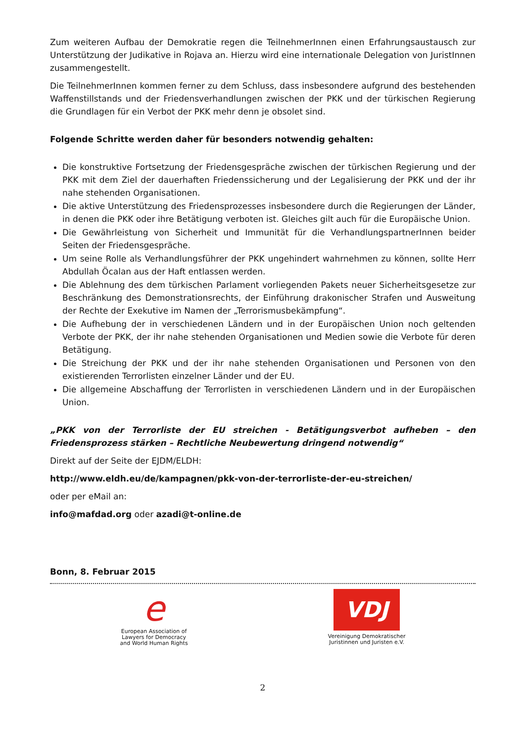Zum weiteren Aufbau der Demokratie regen die TeilnehmerInnen einen Erfahrungsaustausch zur Unterstützung der Judikative in Rojava an. Hierzu wird eine internationale Delegation von JuristInnen zusammengestellt.
Die TeilnehmerInnen kommen ferner zu dem Schluss, dass insbesondere aufgrund des bestehenden Waffenstillstands und der Friedensverhandlungen zwischen der PKK und der türkischen Regierung die Grundlagen für ein Verbot der PKK mehr denn je obsolet sind.
Folgende Schritte werden daher für besonders notwendig gehalten:
Die konstruktive Fortsetzung der Friedensgespräche zwischen der türkischen Regierung und der PKK mit dem Ziel der dauerhaften Friedenssicherung und der Legalisierung der PKK und der ihr nahe stehenden Organisationen.
Die aktive Unterstützung des Friedensprozesses insbesondere durch die Regierungen der Länder, in denen die PKK oder ihre Betätigung verboten ist. Gleiches gilt auch für die Europäische Union.
Die Gewährleistung von Sicherheit und Immunität für die VerhandlungspartnerInnen beider Seiten der Friedensgespräche.
Um seine Rolle als Verhandlungsführer der PKK ungehindert wahrnehmen zu können, sollte Herr Abdullah Öcalan aus der Haft entlassen werden.
Die Ablehnung des dem türkischen Parlament vorliegenden Pakets neuer Sicherheitsgesetze zur Beschränkung des Demonstrationsrechts, der Einführung drakonischer Strafen und Ausweitung der Rechte der Exekutive im Namen der „Terrorismusbekämpfung“.
Die Aufhebung der in verschiedenen Ländern und in der Europäischen Union noch geltenden Verbote der PKK, der ihr nahe stehenden Organisationen und Medien sowie die Verbote für deren Betätigung.
Die Streichung der PKK und der ihr nahe stehenden Organisationen und Personen von den existierenden Terrorlisten einzelner Länder und der EU.
Die allgemeine Abschaffung der Terrorlisten in verschiedenen Ländern und in der Europäischen Union.
„PKK von der Terrorliste der EU streichen - Betätigungsverbot aufheben – den Friedensprozess stärken – Rechtliche Neubewertung dringend notwendig“
Direkt auf der Seite der EJDM/ELDH:
http://www.eldh.eu/de/kampagnen/pkk-von-der-terrorliste-der-eu-streichen/
oder per eMail an:
info@mafdad.org oder azadi@t-online.de
Bonn, 8. Februar 2015
e
European Association of
Lawyers for Democracy
and World Human Rights
VDJ
Vereinigung Demokratischer
Juristinnen und Juristen e.V.
2